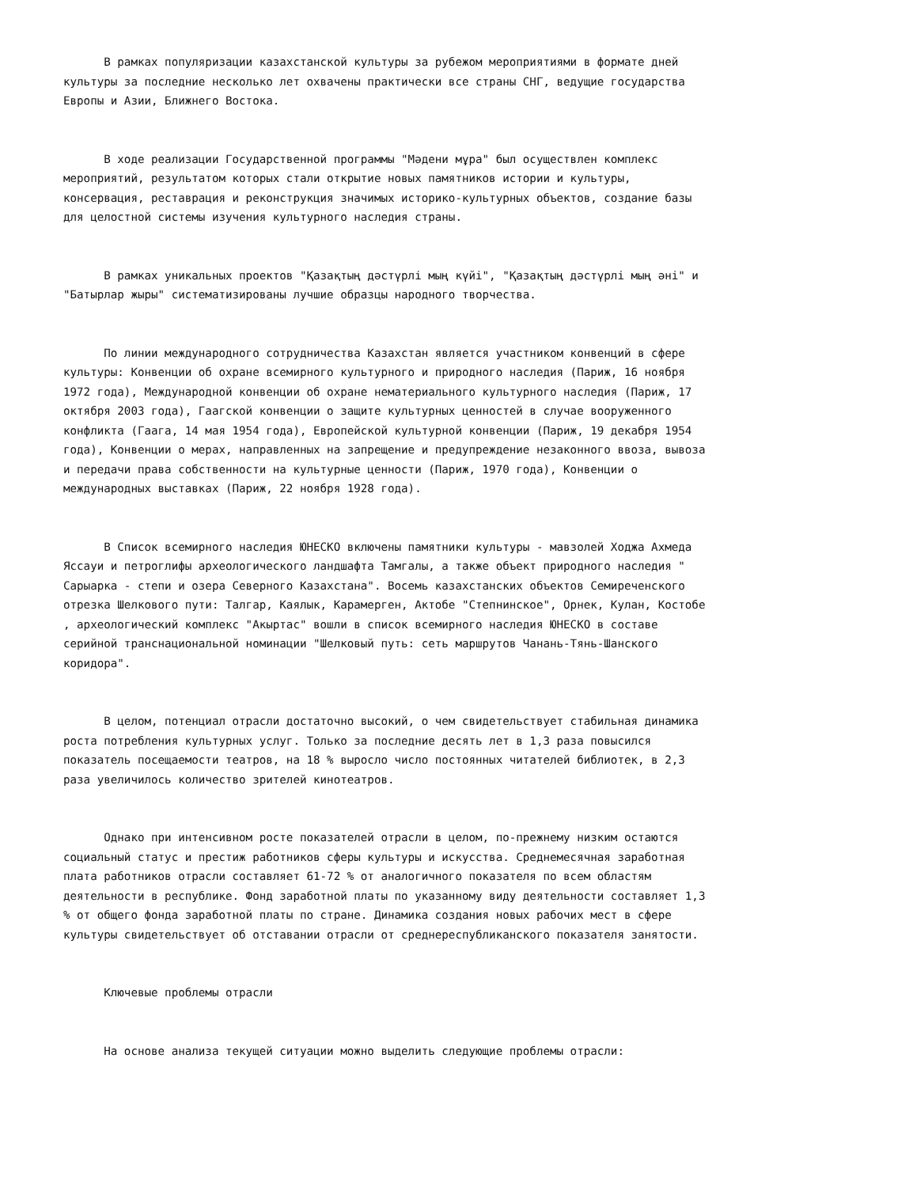В рамках популяризации казахстанской культуры за рубежом мероприятиями в формате дней культуры за последние несколько лет охвачены практически все страны СНГ, ведущие государства Европы и Азии, Ближнего Востока.
В ходе реализации Государственной программы "Мәдени мұра" был осуществлен комплекс мероприятий, результатом которых стали открытие новых памятников истории и культуры, консервация, реставрация и реконструкция значимых историко-культурных объектов, создание базы для целостной системы изучения культурного наследия страны.
В рамках уникальных проектов "Қазақтың дәстүрлі мың күйі", "Қазақтың дәстүрлі мың әні" и "Батырлар жыры" систематизированы лучшие образцы народного творчества.
По линии международного сотрудничества Казахстан является участником конвенций в сфере культуры: Конвенции об охране всемирного культурного и природного наследия (Париж, 16 ноября 1972 года), Международной конвенции об охране нематериального культурного наследия (Париж, 17 октября 2003 года), Гаагской конвенции о защите культурных ценностей в случае вооруженного конфликта (Гаага, 14 мая 1954 года), Европейской культурной конвенции (Париж, 19 декабря 1954 года), Конвенции о мерах, направленных на запрещение и предупреждение незаконного ввоза, вывоза и передачи права собственности на культурные ценности (Париж, 1970 года), Конвенции о международных выставках (Париж, 22 ноября 1928 года).
В Список всемирного наследия ЮНЕСКО включены памятники культуры - мавзолей Ходжа Ахмеда Яссауи и петроглифы археологического ландшафта Тамгалы, а также объект природного наследия " Сарыарка - степи и озера Северного Казахстана". Восемь казахстанских объектов Семиреченского отрезка Шелкового пути: Талгар, Каялык, Карамерген, Актобе "Степнинское", Орнек, Кулан, Костобе , археологический комплекс "Акыртас" вошли в список всемирного наследия ЮНЕСКО в составе серийной транснациональной номинации "Шелковый путь: сеть маршрутов Чанань-Тянь-Шанского коридора".
В целом, потенциал отрасли достаточно высокий, о чем свидетельствует стабильная динамика роста потребления культурных услуг. Только за последние десять лет в 1,3 раза повысился показатель посещаемости театров, на 18 % выросло число постоянных читателей библиотек, в 2,3 раза увеличилось количество зрителей кинотеатров.
Однако при интенсивном росте показателей отрасли в целом, по-прежнему низким остаются социальный статус и престиж работников сферы культуры и искусства. Среднемесячная заработная плата работников отрасли составляет 61-72 % от аналогичного показателя по всем областям деятельности в республике. Фонд заработной платы по указанному виду деятельности составляет 1,3 % от общего фонда заработной платы по стране. Динамика создания новых рабочих мест в сфере культуры свидетельствует об отставании отрасли от среднереспубликанского показателя занятости.
Ключевые проблемы отрасли
На основе анализа текущей ситуации можно выделить следующие проблемы отрасли: